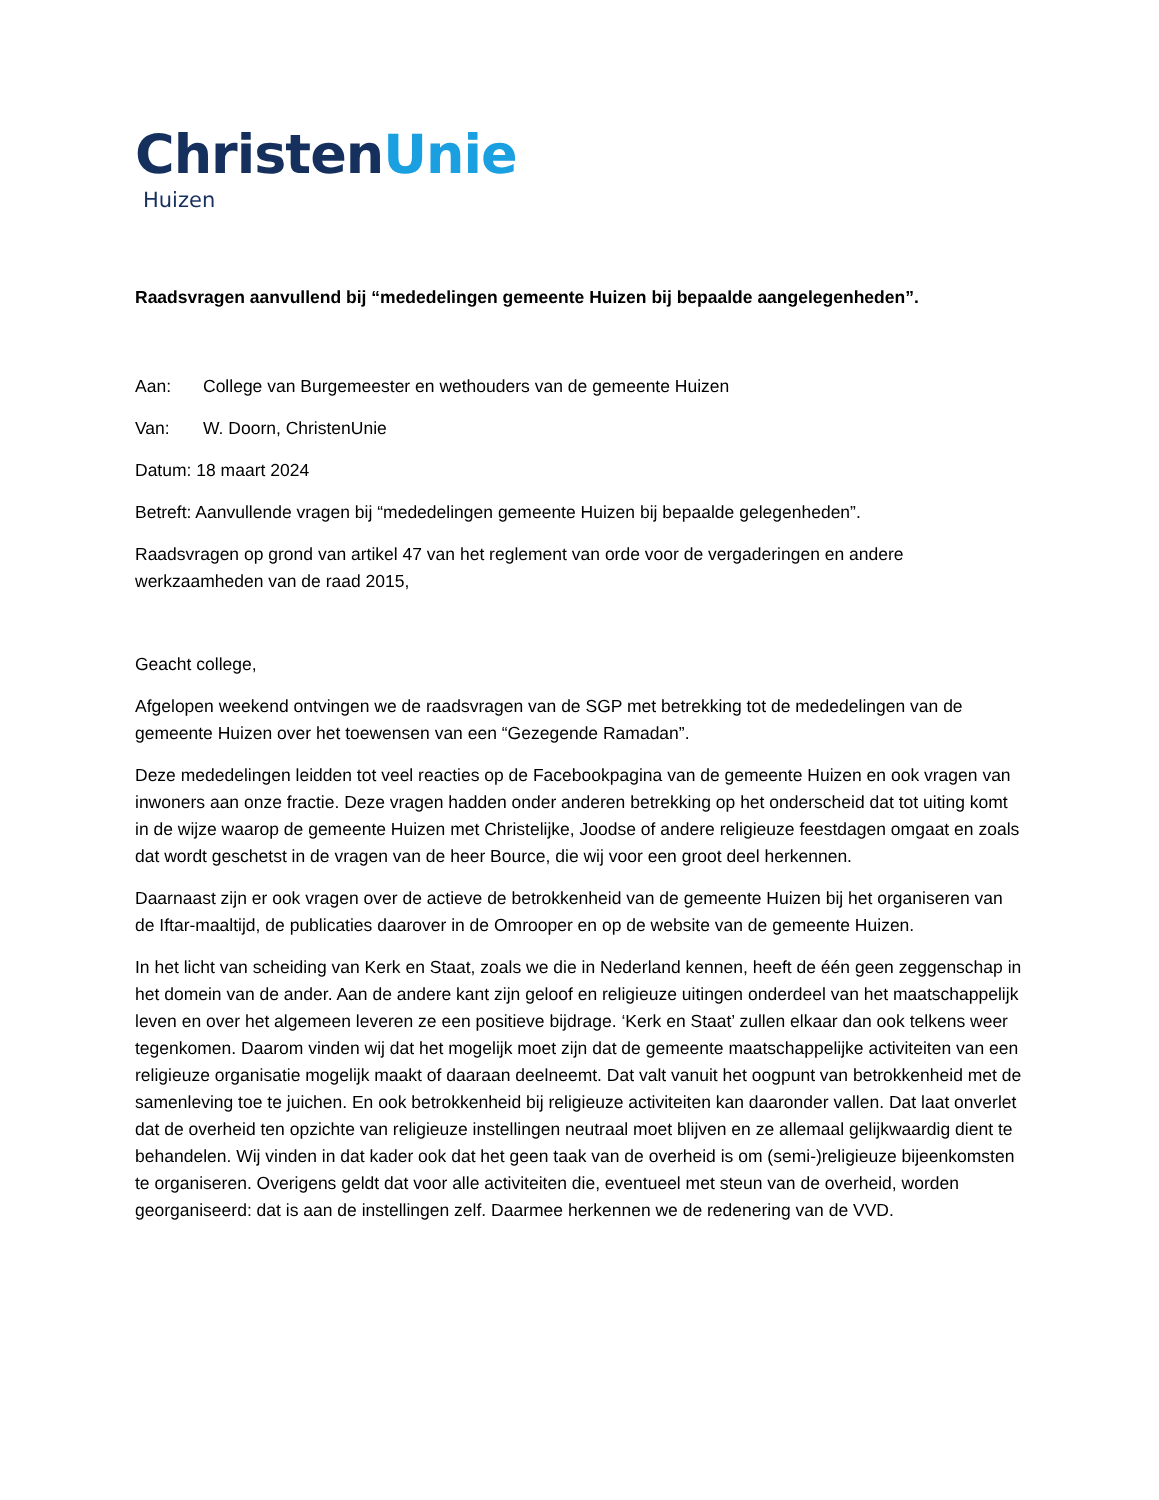ChristenUnie
Huizen
Raadsvragen aanvullend bij “mededelingen gemeente Huizen bij bepaalde aangelegenheden”.
Aan: College van Burgemeester en wethouders van de gemeente Huizen
Van: W. Doorn, ChristenUnie
Datum: 18 maart 2024
Betreft: Aanvullende vragen bij “mededelingen gemeente Huizen bij bepaalde gelegenheden”.
Raadsvragen op grond van artikel 47 van het reglement van orde voor de vergaderingen en andere werkzaamheden van de raad 2015,
Geacht college,
Afgelopen weekend ontvingen we de raadsvragen van de SGP met betrekking tot de mededelingen van de gemeente Huizen over het toewensen van een “Gezegende Ramadan”.
Deze mededelingen leidden tot veel reacties op de Facebookpagina van de gemeente Huizen en ook vragen van inwoners aan onze fractie. Deze vragen hadden onder anderen betrekking op het onderscheid dat tot uiting komt in de wijze waarop de gemeente Huizen met Christelijke, Joodse of andere religieuze feestdagen omgaat en zoals dat wordt geschetst in de vragen van de heer Bource, die wij voor een groot deel herkennen.
Daarnaast zijn er ook vragen over de actieve de betrokkenheid van de gemeente Huizen bij het organiseren van de Iftar-maaltijd, de publicaties daarover in de Omrooper en op de website van de gemeente Huizen.
In het licht van scheiding van Kerk en Staat, zoals we die in Nederland kennen, heeft de één geen zeggenschap in het domein van de ander. Aan de andere kant zijn geloof en religieuze uitingen onderdeel van het maatschappelijk leven en over het algemeen leveren ze een positieve bijdrage. ‘Kerk en Staat’ zullen elkaar dan ook telkens weer tegenkomen. Daarom vinden wij dat het mogelijk moet zijn dat de gemeente maatschappelijke activiteiten van een religieuze organisatie mogelijk maakt of daaraan deelneemt. Dat valt vanuit het oogpunt van betrokkenheid met de samenleving toe te juichen. En ook betrokkenheid bij religieuze activiteiten kan daaronder vallen. Dat laat onverlet dat de overheid ten opzichte van religieuze instellingen neutraal moet blijven en ze allemaal gelijkwaardig dient te behandelen. Wij vinden in dat kader ook dat het geen taak van de overheid is om (semi-)religieuze bijeenkomsten te organiseren. Overigens geldt dat voor alle activiteiten die, eventueel met steun van de overheid, worden georganiseerd: dat is aan de instellingen zelf. Daarmee herkennen we de redenering van de VVD.